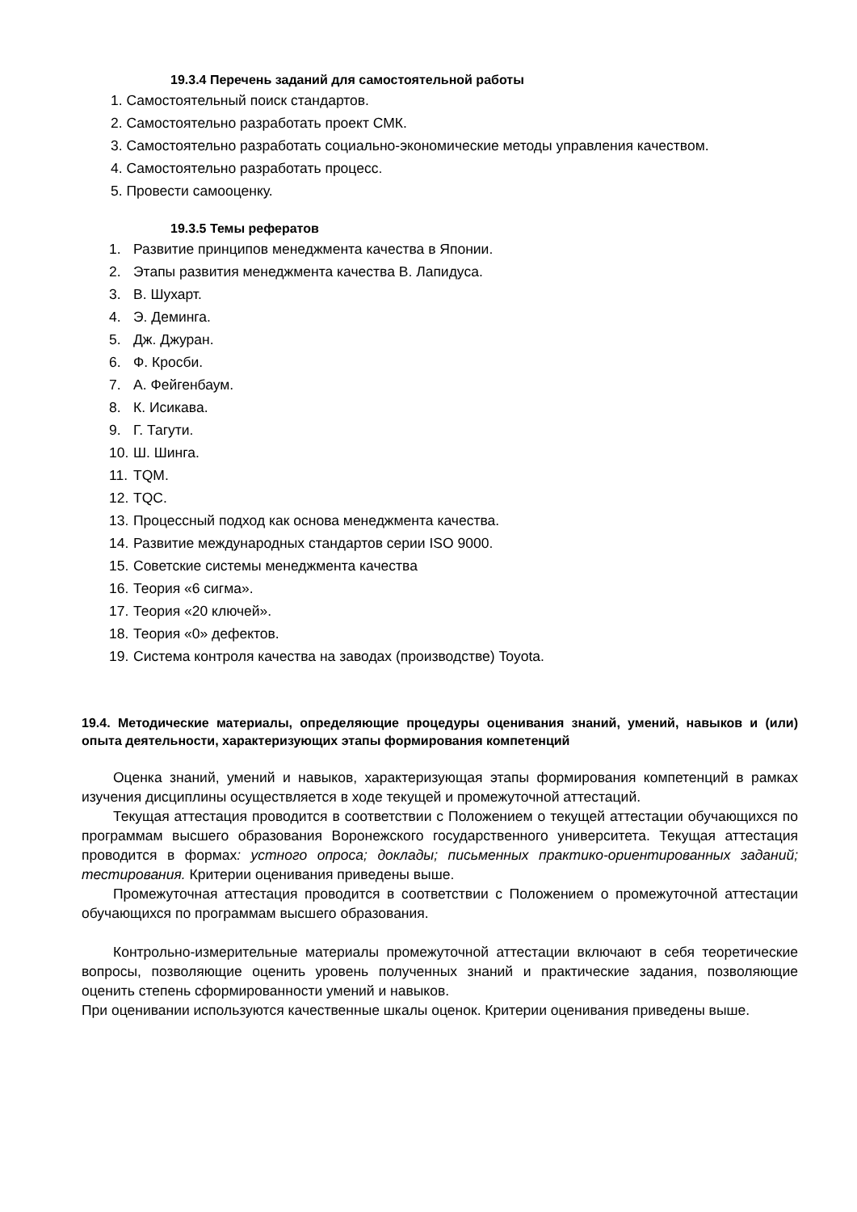19.3.4 Перечень заданий для самостоятельной работы
1. Самостоятельный поиск стандартов.
2. Самостоятельно разработать проект СМК.
3. Самостоятельно разработать социально-экономические методы управления качеством.
4. Самостоятельно разработать процесс.
5. Провести самооценку.
19.3.5 Темы рефератов
1. Развитие принципов менеджмента качества в Японии.
2. Этапы развития менеджмента качества В. Лапидуса.
3. В. Шухарт.
4. Э. Деминга.
5. Дж. Джуран.
6. Ф. Кросби.
7. А. Фейгенбаум.
8. К. Исикава.
9. Г. Тагути.
10. Ш. Шинга.
11. TQM.
12. TQC.
13. Процессный подход как основа менеджмента качества.
14. Развитие международных стандартов серии ISO 9000.
15. Советские системы менеджмента качества
16. Теория «6 сигма».
17. Теория «20 ключей».
18. Теория «0» дефектов.
19. Система контроля качества на заводах (производстве) Toyota.
19.4. Методические материалы, определяющие процедуры оценивания знаний, умений, навыков и (или) опыта деятельности, характеризующих этапы формирования компетенций
Оценка знаний, умений и навыков, характеризующая этапы формирования компетенций в рамках изучения дисциплины осуществляется в ходе текущей и промежуточной аттестаций.
Текущая аттестация проводится в соответствии с Положением о текущей аттестации обучающихся по программам высшего образования Воронежского государственного университета. Текущая аттестация проводится в формах: устного опроса; доклады; письменных практико-ориентированных заданий; тестирования. Критерии оценивания приведены выше.
Промежуточная аттестация проводится в соответствии с Положением о промежуточной аттестации обучающихся по программам высшего образования.
Контрольно-измерительные материалы промежуточной аттестации включают в себя теоретические вопросы, позволяющие оценить уровень полученных знаний и практические задания, позволяющие оценить степень сформированности умений и навыков.
При оценивании используются качественные шкалы оценок. Критерии оценивания приведены выше.